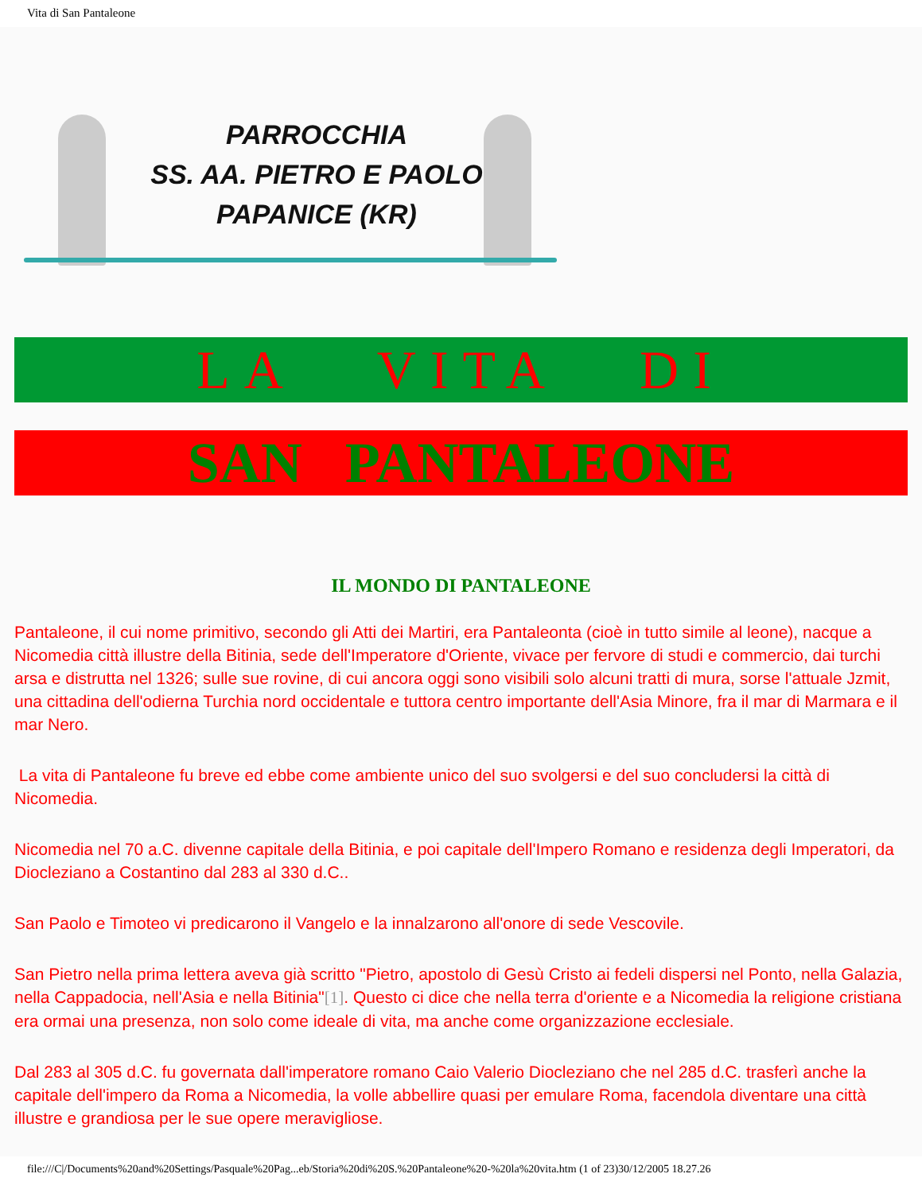Vita di San Pantaleone
PARROCCHIA
SS. AA. PIETRO E PAOLO
PAPANICE (KR)
LA VITA DI
SAN PANTALEONE
IL MONDO DI PANTALEONE
Pantaleone, il cui nome primitivo, secondo gli Atti dei Martiri, era Pantaleonta (cioè in tutto simile al leone), nacque a Nicomedia città illustre della Bitinia, sede dell'Imperatore d'Oriente, vivace per fervore di studi e commercio, dai turchi arsa e distrutta nel 1326; sulle sue rovine, di cui ancora oggi sono visibili solo alcuni tratti di mura, sorse l'attuale Jzmit, una cittadina dell'odierna Turchia nord occidentale e tuttora centro importante dell'Asia Minore, fra il mar di Marmara e il mar Nero.
La vita di Pantaleone fu breve ed ebbe come ambiente unico del suo svolgersi e del suo concludersi la città di Nicomedia.
Nicomedia nel 70 a.C. divenne capitale della Bitinia, e poi capitale dell'Impero Romano e residenza degli Imperatori, da Diocleziano a Costantino dal 283 al 330 d.C..
San Paolo e Timoteo vi predicarono il Vangelo e la innalzarono all'onore di sede Vescovile.
San Pietro nella prima lettera aveva già scritto "Pietro, apostolo di Gesù Cristo ai fedeli dispersi nel Ponto, nella Galazia, nella Cappadocia, nell'Asia e nella Bitinia"[1]. Questo ci dice che nella terra d'oriente e a Nicomedia la religione cristiana era ormai una presenza, non solo come ideale di vita, ma anche come organizzazione ecclesiale.
Dal 283 al 305 d.C. fu governata dall'imperatore romano Caio Valerio Diocleziano che nel 285 d.C. trasferì anche la capitale dell'impero da Roma a Nicomedia, la volle abbellire quasi per emulare Roma, facendola diventare una città illustre e grandiosa per le sue opere meravigliose.
file:///C|/Documents%20and%20Settings/Pasquale%20Pag...eb/Storia%20di%20S.%20Pantaleone%20-%20la%20vita.htm (1 of 23)30/12/2005 18.27.26